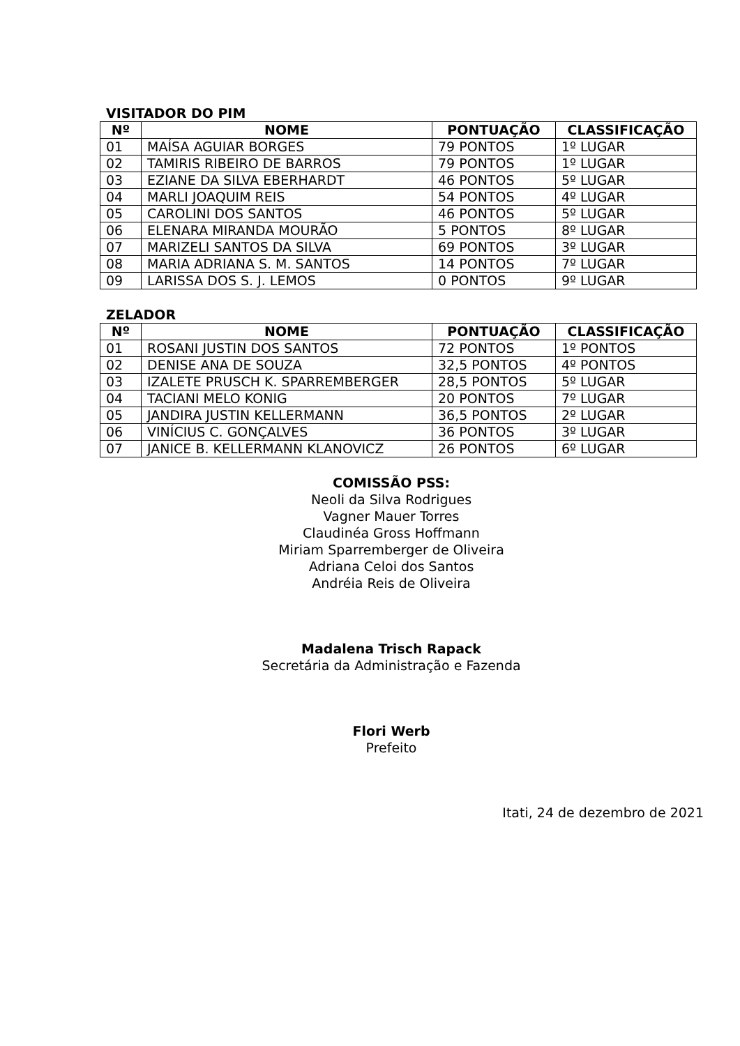VISITADOR DO PIM
| Nº | NOME | PONTUAÇÃO | CLASSIFICAÇÃO |
| --- | --- | --- | --- |
| 01 | MAÍSA AGUIAR BORGES | 79 PONTOS | 1º LUGAR |
| 02 | TAMIRIS RIBEIRO DE BARROS | 79 PONTOS | 1º LUGAR |
| 03 | EZIANE DA SILVA EBERHARDT | 46 PONTOS | 5º LUGAR |
| 04 | MARLI JOAQUIM REIS | 54 PONTOS | 4º LUGAR |
| 05 | CAROLINI DOS SANTOS | 46 PONTOS | 5º LUGAR |
| 06 | ELENARA MIRANDA MOURÃO | 5 PONTOS | 8º LUGAR |
| 07 | MARIZELI SANTOS DA SILVA | 69 PONTOS | 3º LUGAR |
| 08 | MARIA ADRIANA S. M. SANTOS | 14 PONTOS | 7º LUGAR |
| 09 | LARISSA DOS S. J. LEMOS | 0 PONTOS | 9º LUGAR |
ZELADOR
| Nº | NOME | PONTUAÇÃO | CLASSIFICAÇÃO |
| --- | --- | --- | --- |
| 01 | ROSANI JUSTIN DOS SANTOS | 72 PONTOS | 1º PONTOS |
| 02 | DENISE ANA DE SOUZA | 32,5 PONTOS | 4º PONTOS |
| 03 | IZALETE PRUSCH K. SPARREMBERGER | 28,5 PONTOS | 5º LUGAR |
| 04 | TACIANI MELO KONIG | 20 PONTOS | 7º LUGAR |
| 05 | JANDIRA JUSTIN KELLERMANN | 36,5 PONTOS | 2º LUGAR |
| 06 | VINÍCIUS C. GONÇALVES | 36 PONTOS | 3º LUGAR |
| 07 | JANICE B. KELLERMANN KLANOVICZ | 26 PONTOS | 6º LUGAR |
COMISSÃO PSS:
Neoli da Silva Rodrigues
Vagner Mauer Torres
Claudinéa Gross Hoffmann
Miriam Sparremberger de Oliveira
Adriana Celoi dos Santos
Andréia Reis de Oliveira
Madalena Trisch Rapack
Secretária da Administração e Fazenda
Flori Werb
Prefeito
Itati, 24 de dezembro de 2021